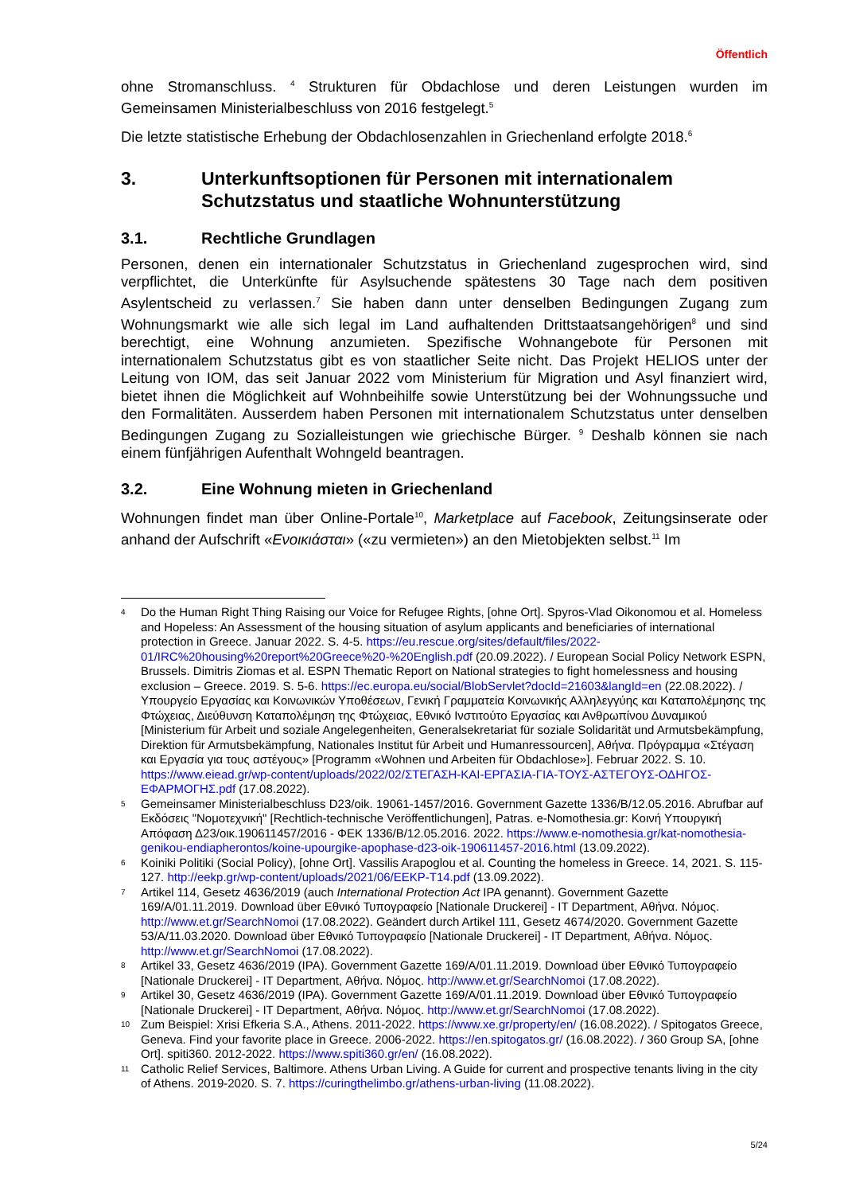Öffentlich
ohne Stromanschluss. <sup>4</sup> Strukturen für Obdachlose und deren Leistungen wurden im Gemeinsamen Ministerialbeschluss von 2016 festgelegt.<sup>5</sup>
Die letzte statistische Erhebung der Obdachlosenzahlen in Griechenland erfolgte 2018.<sup>6</sup>
3. Unterkunftsoptionen für Personen mit internationalem Schutzstatus und staatliche Wohnunterstützung
3.1. Rechtliche Grundlagen
Personen, denen ein internationaler Schutzstatus in Griechenland zugesprochen wird, sind verpflichtet, die Unterkünfte für Asylsuchende spätestens 30 Tage nach dem positiven Asylentscheid zu verlassen.<sup>7</sup> Sie haben dann unter denselben Bedingungen Zugang zum Wohnungsmarkt wie alle sich legal im Land aufhaltenden Drittstaatsangehörigen<sup>8</sup> und sind berechtigt, eine Wohnung anzumieten. Spezifische Wohnangebote für Personen mit internationalem Schutzstatus gibt es von staatlicher Seite nicht. Das Projekt HELIOS unter der Leitung von IOM, das seit Januar 2022 vom Ministerium für Migration und Asyl finanziert wird, bietet ihnen die Möglichkeit auf Wohnbeihilfe sowie Unterstützung bei der Wohnungssuche und den Formalitäten. Ausserdem haben Personen mit internationalem Schutzstatus unter denselben Bedingungen Zugang zu Sozialleistungen wie griechische Bürger. <sup>9</sup> Deshalb können sie nach einem fünfjährigen Aufenthalt Wohngeld beantragen.
3.2. Eine Wohnung mieten in Griechenland
Wohnungen findet man über Online-Portale<sup>10</sup>, Marketplace auf Facebook, Zeitungsinserate oder anhand der Aufschrift «Ενοικιάσται» («zu vermieten») an den Mietobjekten selbst.<sup>11</sup> Im
4 Do the Human Right Thing Raising our Voice for Refugee Rights, [ohne Ort]. Spyros-Vlad Oikonomou et al. Homeless and Hopeless: An Assessment of the housing situation of asylum applicants and beneficiaries of international protection in Greece. Januar 2022. S. 4-5. https://eu.rescue.org/sites/default/files/2022-01/IRC%20housing%20report%20Greece%20-%20English.pdf (20.09.2022). / European Social Policy Network ESPN, Brussels. Dimitris Ziomas et al. ESPN Thematic Report on National strategies to fight homelessness and housing exclusion – Greece. 2019. S. 5-6. https://ec.europa.eu/social/BlobServlet?docId=21603&langId=en (22.08.2022). / Υπουργείο Εργασίας και Κοινωνικών Υποθέσεων, Γενική Γραμματεία Κοινωνικής Αλληλεγγύης και Καταπολέμησης της Φτώχειας, Διεύθυνση Καταπολέμηση της Φτώχειας, Εθνικό Ινστιτούτο Εργασίας και Ανθρωπίνου Δυναμικού [Ministerium für Arbeit und soziale Angelegenheiten, Generalsekretariat für soziale Solidarität und Armutsbekämpfung, Direktion für Armutsbekämpfung, Nationales Institut für Arbeit und Humanressourcen], Αθήνα. Πρόγραμμα «Στέγαση και Εργασία για τους αστέγους» [Programm «Wohnen und Arbeiten für Obdachlose»]. Februar 2022. S. 10. https://www.eiead.gr/wp-content/uploads/2022/02/ΣΤΕΓΑΣΗ-ΚΑΙ-ΕΡΓΑΣΙΑ-ΓΙΑ-ΤΟΥΣ-ΑΣΤΕΓΟΥΣ-ΟΔΗΓΟΣ-ΕΦΑΡΜΟΓΗΣ.pdf (17.08.2022).
5 Gemeinsamer Ministerialbeschluss D23/oik. 19061-1457/2016. Government Gazette 1336/B/12.05.2016. Abrufbar auf Εκδόσεις "Νομοτεχνική" [Rechtlich-technische Veröffentlichungen], Patras. e-Nomothesia.gr: Κοινή Υπουργική Απόφαση Δ23/οικ.190611457/2016 - ΦΕΚ 1336/Β/12.05.2016. 2022. https://www.e-nomothesia.gr/kat-nomothesia-genikou-endiapherontos/koine-upourgike-apophase-d23-oik-190611457-2016.html (13.09.2022).
6 Koiniki Politiki (Social Policy), [ohne Ort]. Vassilis Arapoglou et al. Counting the homeless in Greece. 14, 2021. S. 115-127. http://eekp.gr/wp-content/uploads/2021/06/EEKP-T14.pdf (13.09.2022).
7 Artikel 114, Gesetz 4636/2019 (auch International Protection Act IPA genannt). Government Gazette 169/A/01.11.2019. Download über Εθνικό Τυπογραφείο [Nationale Druckerei] - IT Department, Αθήνα. Νόμος. http://www.et.gr/SearchNomoi (17.08.2022). Geändert durch Artikel 111, Gesetz 4674/2020. Government Gazette 53/A/11.03.2020. Download über Εθνικό Τυπογραφείο [Nationale Druckerei] - IT Department, Αθήνα. Νόμος. http://www.et.gr/SearchNomoi (17.08.2022).
8 Artikel 33, Gesetz 4636/2019 (IPA). Government Gazette 169/A/01.11.2019. Download über Εθνικό Τυπογραφείο [Nationale Druckerei] - IT Department, Αθήνα. Νόμος. http://www.et.gr/SearchNomoi (17.08.2022).
9 Artikel 30, Gesetz 4636/2019 (IPA). Government Gazette 169/A/01.11.2019. Download über Εθνικό Τυπογραφείο [Nationale Druckerei] - IT Department, Αθήνα. Νόμος. http://www.et.gr/SearchNomoi (17.08.2022).
10 Zum Beispiel: Xrisi Efkeria S.A., Athens. 2011-2022. https://www.xe.gr/property/en/ (16.08.2022). / Spitogatos Greece, Geneva. Find your favorite place in Greece. 2006-2022. https://en.spitogatos.gr/ (16.08.2022). / 360 Group SA, [ohne Ort]. spiti360. 2012-2022. https://www.spiti360.gr/en/ (16.08.2022).
11 Catholic Relief Services, Baltimore. Athens Urban Living. A Guide for current and prospective tenants living in the city of Athens. 2019-2020. S. 7. https://curingthelimbo.gr/athens-urban-living (11.08.2022).
5/24